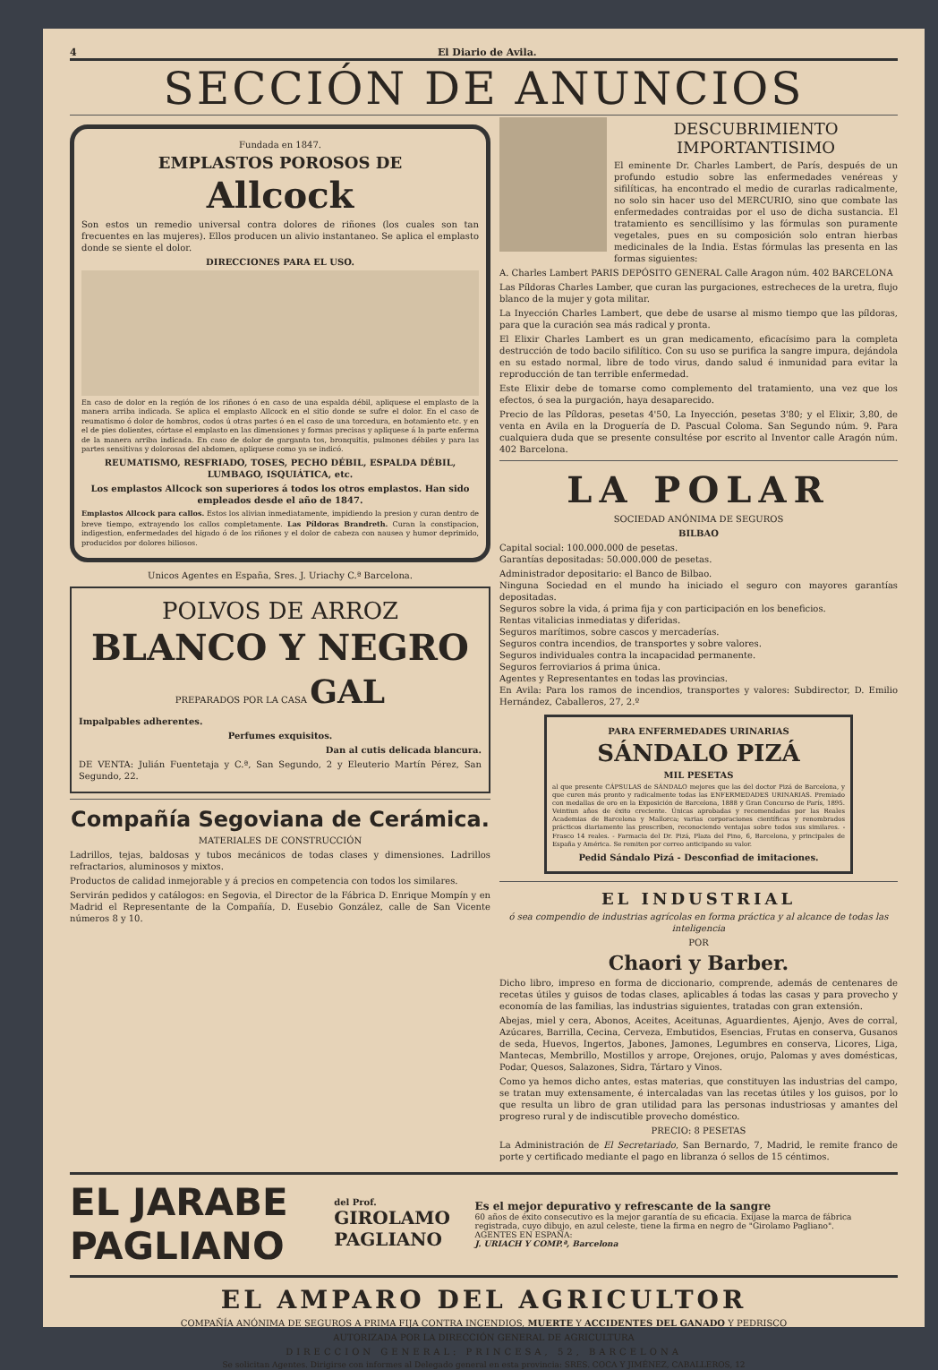4 El Diario de Avila.
SECCIÓN DE ANUNCIOS
Fundada en 1847.
EMPLASTOS POROSOS DE
Allcock
Son estos un remedio universal contra dolores de riñones (los cuales son tan frecuentes en las mujeres). Ellos producen un alivio instantaneo. Se aplica el emplasto donde se siente el dolor.
DIRECCIONES PARA EL USO.
En caso de dolor en la región de los riñones ó en caso de una espalda débil, apliquese el emplasto de la manera arriba indicada. Se aplica el emplasto Allcock en el sitio donde se sufre el dolor. En el caso de reumatismo ó dolor de hombros, codos ú otras partes ó en el caso de una torcedura, en botamiento etc. y en el de pies dolientes, córtase el emplasto en las dimensiones y formas precisas y apliquese á la parte enferma de la manera arriba indicada. En caso de dolor de garganta tos, bronquitis, pulmones débiles y para las partes sensitivas y dolorosas del abdomen, apliquese como ya se indicó.
REUMATISMO, RESFRIADO, TOSES, PECHO DÉBIL, ESPALDA DÉBIL, LUMBAGO, ISQUIÁTICA, etc.
Los emplastos Allcock son superiores á todos los otros emplastos. Han sido empleados desde el año de 1847.
Emplastos Allcock para callos. Estos los alivian inmediatamente, impidiendo la presion y curan dentro de breve tiempo, extrayendo los callos completamente. Las Píldoras Brandreth. Curan la constipacion, indigestion, enfermedades del higado ó de los riñones y el dolor de cabeza con nausea y humor deprimido, producidos por dolores biliosos.
Unicos Agentes en España, Sres. J. Uriachy C.ª Barcelona.
POLVOS DE ARROZ
BLANCO Y NEGRO
PREPARADOS POR LA CASA GAL
Impalpables adherentes.
Perfumes exquisitos.
Dan al cutis delicada blancura.
DE VENTA: Julián Fuentetaja y C.ª, San Segundo, 2 y Eleuterio Martín Pérez, San Segundo, 22.
Compañía Segoviana de Cerámica.
MATERIALES DE CONSTRUCCIÓN
Ladrillos, tejas, baldosas y tubos mecánicos de todas clases y dimensiones. Ladrillos refractarios, aluminosos y mixtos.
Productos de calidad inmejorable y á precios en competencia con todos los similares.
Servirán pedidos y catálogos: en Segovia, el Director de la Fábrica D. Enrique Mompín y en Madrid el Representante de la Compañía, D. Eusebio González, calle de San Vicente números 8 y 10.
DESCUBRIMIENTO IMPORTANTISIMO
El eminente Dr. Charles Lambert, de París, después de un profundo estudio sobre las enfermedades venéreas y sifilíticas, ha encontrado el medio de curarlas radicalmente, no solo sin hacer uso del MERCURIO, sino que combate las enfermedades contraidas por el uso de dicha sustancia. El tratamiento es sencillísimo y las fórmulas son puramente vegetales, pues en su composición solo entran hierbas medicinales de la India. Estas fórmulas las presenta en las formas siguientes:
A. Charles Lambert PARIS DEPÓSITO GENERAL Calle Aragon núm. 402 BARCELONA
Las Píldoras Charles Lamber, que curan las purgaciones, estrecheces de la uretra, flujo blanco de la mujer y gota militar.
La Inyección Charles Lambert, que debe de usarse al mismo tiempo que las píldoras, para que la curación sea más radical y pronta.
El Elixir Charles Lambert es un gran medicamento, eficacísimo para la completa destrucción de todo bacilo sifilítico. Con su uso se purifica la sangre impura, dejándola en su estado normal, libre de todo virus, dando salud é inmunidad para evitar la reproducción de tan terrible enfermedad.
Este Elixir debe de tomarse como complemento del tratamiento, una vez que los efectos, ó sea la purgación, haya desaparecido.
Precio de las Píldoras, pesetas 4'50, La Inyección, pesetas 3'80; y el Elixir, 3,80, de venta en Avila en la Droguería de D. Pascual Coloma. San Segundo núm. 9. Para cualquiera duda que se presente consultése por escrito al Inventor calle Aragón núm. 402 Barcelona.
LA POLAR
SOCIEDAD ANÓNIMA DE SEGUROS
BILBAO
Capital social: 100.000.000 de pesetas.
Garantías depositadas: 50.000.000 de pesetas.
Administrador depositario: el Banco de Bilbao.
Ninguna Sociedad en el mundo ha iniciado el seguro con mayores garantías depositadas.
Seguros sobre la vida, á prima fija y con participación en los beneficios.
Rentas vitalicias inmediatas y diferidas.
Seguros marítimos, sobre cascos y mercaderías.
Seguros contra incendios, de transportes y sobre valores.
Seguros individuales contra la incapacidad permanente.
Seguros ferroviarios á prima única.
Agentes y Representantes en todas las provincias.
En Avila: Para los ramos de incendios, transportes y valores: Subdirector, D. Emilio Hernández, Caballeros, 27, 2.º
PARA ENFERMEDADES URINARIAS
SÁNDALO PIZÁ
MIL PESETAS
al que presente CÁPSULAS de SÁNDALO mejores que las del doctor Pizá de Barcelona, y que curen más pronto y radicalmente todas las ENFERMEDADES URINARIAS. Premiado con medallas de oro en la Exposición de Barcelona, 1888 y Gran Concurso de París, 1895. Veintiun años de éxito creciente. Únicas aprobadas y recomendadas por las Reales Academias de Barcelona y Mallorca; varias corporaciones científicas y renombrados prácticos diariamente las prescriben, reconociendo ventajas sobre todos sus similares. - Frasco 14 reales. - Farmacia del Dr. Pizá, Plaza del Pino, 6, Barcelona, y principales de España y América. Se remiten por correo anticipando su valor.
Pedid Sándalo Pizá - Desconfiad de imitaciones.
EL INDUSTRIAL
ó sea compendio de industrias agrícolas en forma práctica y al alcance de todas las inteligencia
POR
Chaori y Barber.
Dicho libro, impreso en forma de diccionario, comprende, además de centenares de recetas útiles y guisos de todas clases, aplicables á todas las casas y para provecho y economía de las familias, las industrias siguientes, tratadas con gran extensión.
Abejas, miel y cera, Abonos, Aceites, Aceitunas, Aguardientes, Ajenjo, Aves de corral, Azúcares, Barrilla, Cecina, Cerveza, Embutidos, Esencias, Frutas en conserva, Gusanos de seda, Huevos, Ingertos, Jabones, Jamones, Legumbres en conserva, Licores, Liga, Mantecas, Membrillo, Mostillos y arrope, Orejones, orujo, Palomas y aves domésticas, Podar, Quesos, Salazones, Sidra, Tártaro y Vinos.
Como ya hemos dicho antes, estas materias, que constituyen las industrias del campo, se tratan muy extensamente, é intercaladas van las recetas útiles y los guisos, por lo que resulta un libro de gran utilidad para las personas industriosas y amantes del progreso rural y de indiscutible provecho doméstico.
PRECIO: 8 PESETAS
La Administración de El Secretariado, San Bernardo, 7, Madrid, le remite franco de porte y certificado mediante el pago en libranza ó sellos de 15 céntimos.
EL JARABE PAGLIANO
del Prof.
GIROLAMO PAGLIANO
Es el mejor depurativo y refrescante de la sangre
60 años de éxito consecutivo es la mejor garantía de su eficacia. Exíjase la marca de fábrica registrada, cuyo dibujo, en azul celeste, tiene la firma en negro de "Girolamo Pagliano".
AGENTES EN ESPAÑA:
J. URIACH Y COMP.ª, Barcelona
EL AMPARO DEL AGRICULTOR
COMPAÑÍA ANÓNIMA DE SEGUROS A PRIMA FIJA CONTRA INCENDIOS, MUERTE Y ACCIDENTES DEL GANADO Y PEDRISCO
AUTORIZADA POR LA DIRECCIÓN GENERAL DE AGRICULTURA
DIRECCION GENERAL: PRINCESA, 52, BARCELONA
Se solicitan Agentes. Dirigirse con informes al Delegado general en esta provincia: SRES. COCA Y JIMÉNEZ, CABALLEROS, 12